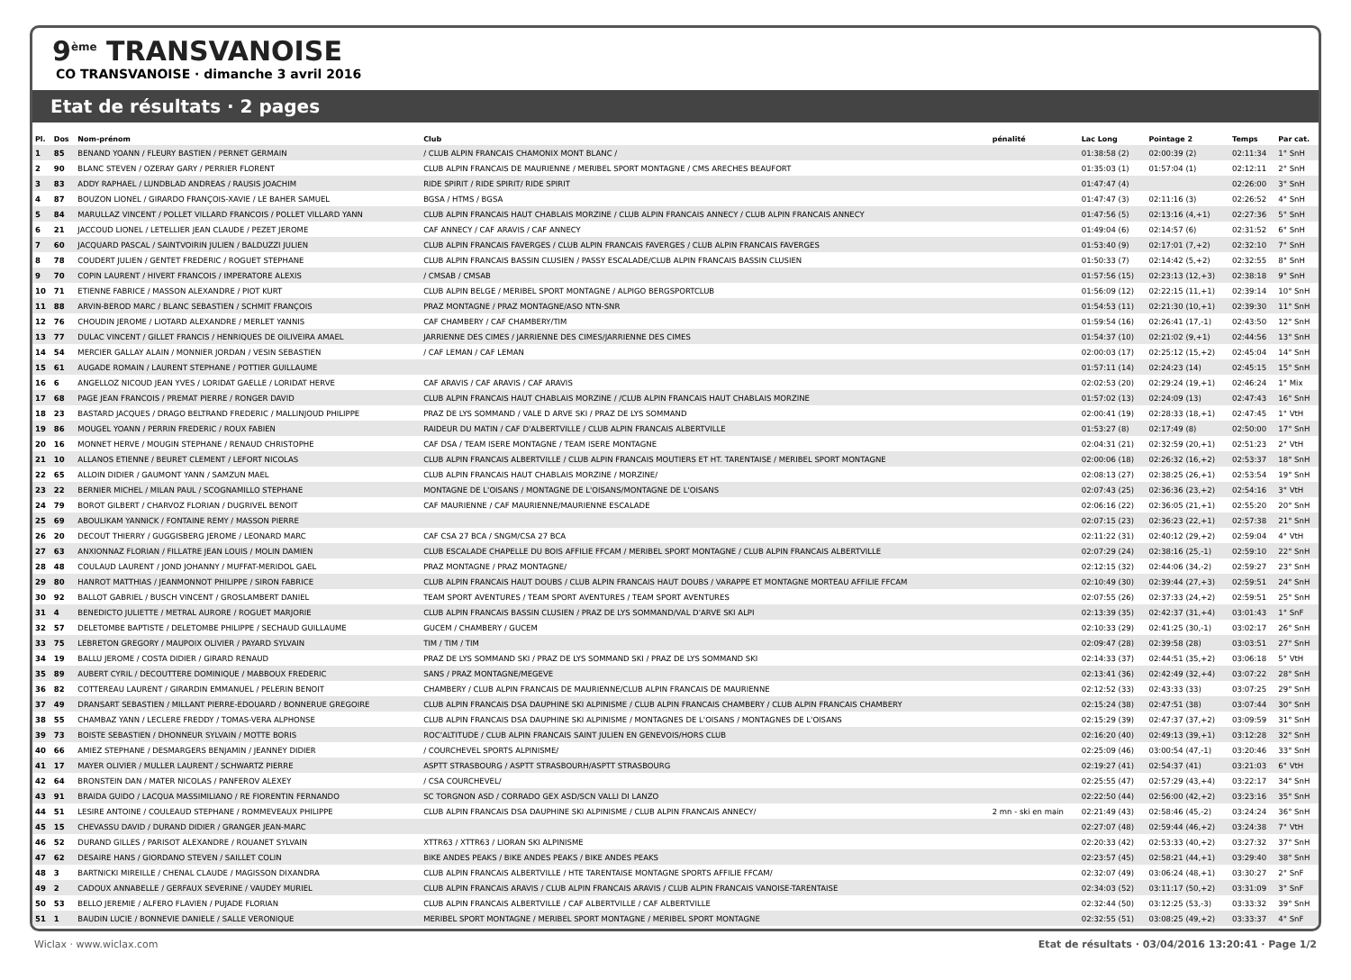9<sup>ème</sup> TRANSVANOISE
CO TRANSVANOISE · dimanche 3 avril 2016
Etat de résultats · 2 pages
| Pl. | Dos | Nom-prénom | Club | pénalité | Lac Long | Pointage 2 | Temps | Par cat. |
| --- | --- | --- | --- | --- | --- | --- | --- | --- |
| 1 | 85 | BENAND YOANN / FLEURY BASTIEN / PERNET GERMAIN | / CLUB ALPIN FRANCAIS CHAMONIX MONT BLANC / | | 01:38:58 (2) | 02:00:39 (2) | 02:11:34 | 1° SnH |
| 2 | 90 | BLANC STEVEN / OZERAY GARY / PERRIER FLORENT | CLUB ALPIN FRANCAIS DE MAURIENNE / MERIBEL SPORT MONTAGNE / CMS ARECHES BEAUFORT | | 01:35:03 (1) | 01:57:04 (1) | 02:12:11 | 2° SnH |
| 3 | 83 | ADDY RAPHAEL / LUNDBLAD ANDREAS / RAUSIS JOACHIM | RIDE SPIRIT / RIDE SPIRIT/ RIDE SPIRIT | | 01:47:47 (4) | | 02:26:00 | 3° SnH |
| 4 | 87 | BOUZON LIONEL / GIRARDO FRANÇOIS-XAVIE / LE BAHER SAMUEL | BGSA / HTMS / BGSA | | 01:47:47 (3) | 02:11:16 (3) | 02:26:52 | 4° SnH |
| 5 | 84 | MARULLAZ VINCENT / POLLET VILLARD FRANCOIS / POLLET VILLARD YANN | CLUB ALPIN FRANCAIS HAUT CHABLAIS MORZINE / CLUB ALPIN FRANCAIS ANNECY / CLUB ALPIN FRANCAIS ANNECY | | 01:47:56 (5) | 02:13:16 (4,+1) | 02:27:36 | 5° SnH |
| 6 | 21 | JACCOUD LIONEL / LETELLIER JEAN CLAUDE / PEZET JEROME | CAF ANNECY / CAF ARAVIS / CAF ANNECY | | 01:49:04 (6) | 02:14:57 (6) | 02:31:52 | 6° SnH |
| 7 | 60 | JACQUARD PASCAL / SAINTVOIRIN JULIEN / BALDUZZI JULIEN | CLUB ALPIN FRANCAIS FAVERGES / CLUB ALPIN FRANCAIS FAVERGES / CLUB ALPIN FRANCAIS FAVERGES | | 01:53:40 (9) | 02:17:01 (7,+2) | 02:32:10 | 7° SnH |
| 8 | 78 | COUDERT JULIEN / GENTET FREDERIC / ROGUET STEPHANE | CLUB ALPIN FRANCAIS BASSIN CLUSIEN / PASSY ESCALADE/CLUB ALPIN FRANCAIS BASSIN CLUSIEN | | 01:50:33 (7) | 02:14:42 (5,+2) | 02:32:55 | 8° SnH |
| 9 | 70 | COPIN LAURENT / HIVERT FRANCOIS / IMPERATORE ALEXIS | / CMSAB / CMSAB | | 01:57:56 (15) | 02:23:13 (12,+3) | 02:38:18 | 9° SnH |
| 10 | 71 | ETIENNE FABRICE / MASSON ALEXANDRE / PIOT KURT | CLUB ALPIN BELGE / MERIBEL SPORT MONTAGNE / ALPIGO BERGSPORTCLUB | | 01:56:09 (12) | 02:22:15 (11,+1) | 02:39:14 | 10° SnH |
| 11 | 88 | ARVIN-BEROD MARC / BLANC SEBASTIEN / SCHMIT FRANÇOIS | PRAZ MONTAGNE / PRAZ MONTAGNE/ASO NTN-SNR | | 01:54:53 (11) | 02:21:30 (10,+1) | 02:39:30 | 11° SnH |
| 12 | 76 | CHOUDIN JEROME / LIOTARD ALEXANDRE / MERLET YANNIS | CAF CHAMBERY / CAF CHAMBERY/TIM | | 01:59:54 (16) | 02:26:41 (17,-1) | 02:43:50 | 12° SnH |
| 13 | 77 | DULAC VINCENT / GILLET FRANCIS / HENRIQUES DE OILIVEIRA AMAEL | JARRIENNE DES CIMES / JARRIENNE DES CIMES/JARRIENNE DES CIMES | | 01:54:37 (10) | 02:21:02 (9,+1) | 02:44:56 | 13° SnH |
| 14 | 54 | MERCIER GALLAY ALAIN / MONNIER JORDAN / VESIN SEBASTIEN | / CAF LEMAN / CAF LEMAN | | 02:00:03 (17) | 02:25:12 (15,+2) | 02:45:04 | 14° SnH |
| 15 | 61 | AUGADE ROMAIN / LAURENT STEPHANE / POTTIER GUILLAUME | | | 01:57:11 (14) | 02:24:23 (14) | 02:45:15 | 15° SnH |
| 16 | 6 | ANGELLOZ NICOUD JEAN YVES / LORIDAT GAELLE / LORIDAT HERVE | CAF ARAVIS / CAF ARAVIS / CAF ARAVIS | | 02:02:53 (20) | 02:29:24 (19,+1) | 02:46:24 | 1° Mix |
| 17 | 68 | PAGE JEAN FRANCOIS / PREMAT PIERRE / RONGER DAVID | CLUB ALPIN FRANCAIS HAUT CHABLAIS MORZINE / /CLUB ALPIN FRANCAIS HAUT CHABLAIS MORZINE | | 01:57:02 (13) | 02:24:09 (13) | 02:47:43 | 16° SnH |
| 18 | 23 | BASTARD JACQUES / DRAGO BELTRAND FREDERIC / MALLINJOUD PHILIPPE | PRAZ DE LYS SOMMAND / VALE D ARVE SKI / PRAZ DE LYS SOMMAND | | 02:00:41 (19) | 02:28:33 (18,+1) | 02:47:45 | 1° VtH |
| 19 | 86 | MOUGEL YOANN / PERRIN FREDERIC / ROUX FABIEN | RAIDEUR DU MATIN / CAF D'ALBERTVILLE / CLUB ALPIN FRANCAIS ALBERTVILLE | | 01:53:27 (8) | 02:17:49 (8) | 02:50:00 | 17° SnH |
| 20 | 16 | MONNET HERVE / MOUGIN STEPHANE / RENAUD CHRISTOPHE | CAF DSA / TEAM ISERE MONTAGNE / TEAM ISERE MONTAGNE | | 02:04:31 (21) | 02:32:59 (20,+1) | 02:51:23 | 2° VtH |
| 21 | 10 | ALLANOS ETIENNE / BEURET CLEMENT / LEFORT NICOLAS | CLUB ALPIN FRANCAIS ALBERTVILLE / CLUB ALPIN FRANCAIS MOUTIERS ET HT. TARENTAISE / MERIBEL SPORT MONTAGNE | | 02:00:06 (18) | 02:26:32 (16,+2) | 02:53:37 | 18° SnH |
| 22 | 65 | ALLOIN DIDIER / GAUMONT YANN / SAMZUN MAEL | CLUB ALPIN FRANCAIS HAUT CHABLAIS MORZINE / MORZINE/ | | 02:08:13 (27) | 02:38:25 (26,+1) | 02:53:54 | 19° SnH |
| 23 | 22 | BERNIER MICHEL / MILAN PAUL / SCOGNAMILLO STEPHANE | MONTAGNE DE L'OISANS / MONTAGNE DE L'OISANS/MONTAGNE DE L'OISANS | | 02:07:43 (25) | 02:36:36 (23,+2) | 02:54:16 | 3° VtH |
| 24 | 79 | BOROT GILBERT / CHARVOZ FLORIAN / DUGRIVEL BENOIT | CAF MAURIENNE / CAF MAURIENNE/MAURIENNE ESCALADE | | 02:06:16 (22) | 02:36:05 (21,+1) | 02:55:20 | 20° SnH |
| 25 | 69 | ABOULIKAM YANNICK / FONTAINE REMY / MASSON PIERRE | | | 02:07:15 (23) | 02:36:23 (22,+1) | 02:57:38 | 21° SnH |
| 26 | 20 | DECOUT THIERRY / GUGGISBERG JEROME / LEONARD MARC | CAF CSA 27 BCA / SNGM/CSA 27 BCA | | 02:11:22 (31) | 02:40:12 (29,+2) | 02:59:04 | 4° VtH |
| 27 | 63 | ANXIONNAZ FLORIAN / FILLATRE JEAN LOUIS / MOLIN DAMIEN | CLUB ESCALADE CHAPELLE DU BOIS AFFILIE FFCAM / MERIBEL SPORT MONTAGNE / CLUB ALPIN FRANCAIS ALBERTVILLE | | 02:07:29 (24) | 02:38:16 (25,-1) | 02:59:10 | 22° SnH |
| 28 | 48 | COULAUD LAURENT / JOND JOHANNY / MUFFAT-MERIDOL GAEL | PRAZ MONTAGNE / PRAZ MONTAGNE/ | | 02:12:15 (32) | 02:44:06 (34,-2) | 02:59:27 | 23° SnH |
| 29 | 80 | HANROT MATTHIAS / JEANMONNOT PHILIPPE / SIRON FABRICE | CLUB ALPIN FRANCAIS HAUT DOUBS / CLUB ALPIN FRANCAIS HAUT DOUBS / VARAPPE ET MONTAGNE MORTEAU AFFILIE FFCAM | | 02:10:49 (30) | 02:39:44 (27,+3) | 02:59:51 | 24° SnH |
| 30 | 92 | BALLOT GABRIEL / BUSCH VINCENT / GROSLAMBERT DANIEL | TEAM SPORT AVENTURES / TEAM SPORT AVENTURES / TEAM SPORT AVENTURES | | 02:07:55 (26) | 02:37:33 (24,+2) | 02:59:51 | 25° SnH |
| 31 | 4 | BENEDICTO JULIETTE / METRAL AURORE / ROGUET MARJORIE | CLUB ALPIN FRANCAIS BASSIN CLUSIEN / PRAZ DE LYS SOMMAND/VAL D'ARVE SKI ALPI | | 02:13:39 (35) | 02:42:37 (31,+4) | 03:01:43 | 1° SnF |
| 32 | 57 | DELETOMBE BAPTISTE / DELETOMBE PHILIPPE / SECHAUD GUILLAUME | GUCEM / CHAMBERY / GUCEM | | 02:10:33 (29) | 02:41:25 (30,-1) | 03:02:17 | 26° SnH |
| 33 | 75 | LEBRETON GREGORY / MAUPOIX OLIVIER / PAYARD SYLVAIN | TIM / TIM / TIM | | 02:09:47 (28) | 02:39:58 (28) | 03:03:51 | 27° SnH |
| 34 | 19 | BALLU JEROME / COSTA DIDIER / GIRARD RENAUD | PRAZ DE LYS SOMMAND SKI / PRAZ DE LYS SOMMAND SKI / PRAZ DE LYS SOMMAND SKI | | 02:14:33 (37) | 02:44:51 (35,+2) | 03:06:18 | 5° VtH |
| 35 | 89 | AUBERT CYRIL / DECOUTTERE DOMINIQUE / MABBOUX FREDERIC | SANS / PRAZ MONTAGNE/MEGEVE | | 02:13:41 (36) | 02:42:49 (32,+4) | 03:07:22 | 28° SnH |
| 36 | 82 | COTTEREAU LAURENT / GIRARDIN EMMANUEL / PELERIN BENOIT | CHAMBERY / CLUB ALPIN FRANCAIS DE MAURIENNE/CLUB ALPIN FRANCAIS DE MAURIENNE | | 02:12:52 (33) | 02:43:33 (33) | 03:07:25 | 29° SnH |
| 37 | 49 | DRANSART SEBASTIEN / MILLANT PIERRE-EDOUARD / BONNERUE GREGOIRE | CLUB ALPIN FRANCAIS DSA DAUPHINE SKI ALPINISME / CLUB ALPIN FRANCAIS CHAMBERY / CLUB ALPIN FRANCAIS CHAMBERY | | 02:15:24 (38) | 02:47:51 (38) | 03:07:44 | 30° SnH |
| 38 | 55 | CHAMBAZ YANN / LECLERE FREDDY / TOMAS-VERA ALPHONSE | CLUB ALPIN FRANCAIS DSA DAUPHINE SKI ALPINISME / MONTAGNES DE L'OISANS / MONTAGNES DE L'OISANS | | 02:15:29 (39) | 02:47:37 (37,+2) | 03:09:59 | 31° SnH |
| 39 | 73 | BOISTE SEBASTIEN / DHONNEUR SYLVAIN / MOTTE BORIS | ROC'ALTITUDE / CLUB ALPIN FRANCAIS SAINT JULIEN EN GENEVOIS/HORS CLUB | | 02:16:20 (40) | 02:49:13 (39,+1) | 03:12:28 | 32° SnH |
| 40 | 66 | AMIEZ STEPHANE / DESMARGERS BENJAMIN / JEANNEY DIDIER | / COURCHEVEL SPORTS ALPINISME/ | | 02:25:09 (46) | 03:00:54 (47,-1) | 03:20:46 | 33° SnH |
| 41 | 17 | MAYER OLIVIER / MULLER LAURENT / SCHWARTZ PIERRE | ASPTT STRASBOURG / ASPTT STRASBOURH/ASPTT STRASBOURG | | 02:19:27 (41) | 02:54:37 (41) | 03:21:03 | 6° VtH |
| 42 | 64 | BRONSTEIN DAN / MATER NICOLAS / PANFEROV ALEXEY | / CSA COURCHEVEL/ | | 02:25:55 (47) | 02:57:29 (43,+4) | 03:22:17 | 34° SnH |
| 43 | 91 | BRAIDA GUIDO / LACQUA MASSIMILIANO / RE FIORENTIN FERNANDO | SC TORGNON ASD / CORRADO GEX ASD/SCN VALLI DI LANZO | | 02:22:50 (44) | 02:56:00 (42,+2) | 03:23:16 | 35° SnH |
| 44 | 51 | LESIRE ANTOINE / COULEAUD STEPHANE / ROMMEVEAUX PHILIPPE | CLUB ALPIN FRANCAIS DSA DAUPHINE SKI ALPINISME / CLUB ALPIN FRANCAIS ANNECY/ | 2 mn - ski en main | 02:21:49 (43) | 02:58:46 (45,-2) | 03:24:24 | 36° SnH |
| 45 | 15 | CHEVASSU DAVID / DURAND DIDIER / GRANGER JEAN-MARC | | | 02:27:07 (48) | 02:59:44 (46,+2) | 03:24:38 | 7° VtH |
| 46 | 52 | DURAND GILLES / PARISOT ALEXANDRE / ROUANET SYLVAIN | XTTR63 / XTTR63 / LIORAN SKI ALPINISME | | 02:20:33 (42) | 02:53:33 (40,+2) | 03:27:32 | 37° SnH |
| 47 | 62 | DESAIRE HANS / GIORDANO STEVEN / SAILLET COLIN | BIKE ANDES PEAKS / BIKE ANDES PEAKS / BIKE ANDES PEAKS | | 02:23:57 (45) | 02:58:21 (44,+1) | 03:29:40 | 38° SnH |
| 48 | 3 | BARTNICKI MIREILLE / CHENAL CLAUDE / MAGISSON DIXANDRA | CLUB ALPIN FRANCAIS ALBERTVILLE / HTE TARENTAISE MONTAGNE SPORTS AFFILIE FFCAM/ | | 02:32:07 (49) | 03:06:24 (48,+1) | 03:30:27 | 2° SnF |
| 49 | 2 | CADOUX ANNABELLE / GERFAUX SEVERINE / VAUDEY MURIEL | CLUB ALPIN FRANCAIS ARAVIS / CLUB ALPIN FRANCAIS ARAVIS / CLUB ALPIN FRANCAIS VANOISE-TARENTAISE | | 02:34:03 (52) | 03:11:17 (50,+2) | 03:31:09 | 3° SnF |
| 50 | 53 | BELLO JEREMIE / ALFERO FLAVIEN / PUJADE FLORIAN | CLUB ALPIN FRANCAIS ALBERTVILLE / CAF ALBERTVILLE / CAF ALBERTVILLE | | 02:32:44 (50) | 03:12:25 (53,-3) | 03:33:32 | 39° SnH |
| 51 | 1 | BAUDIN LUCIE / BONNEVIE DANIELE / SALLE VERONIQUE | MERIBEL SPORT MONTAGNE / MERIBEL SPORT MONTAGNE / MERIBEL SPORT MONTAGNE | | 02:32:55 (51) | 03:08:25 (49,+2) | 03:33:37 | 4° SnF |
Wiclax · www.wiclax.com Etat de résultats · 03/04/2016 13:20:41 · Page 1/2